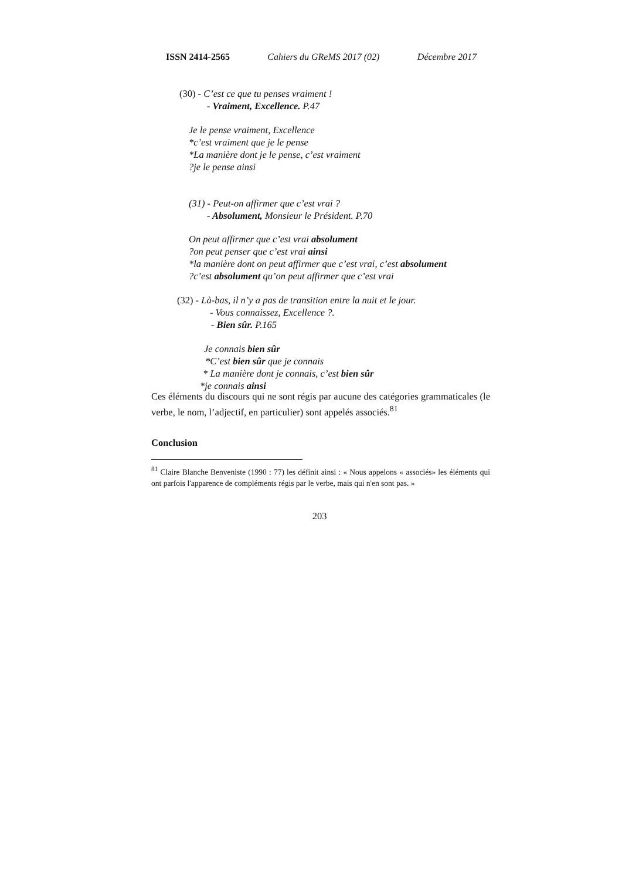ISSN 2414-2565 Cahiers du GReMS 2017 (02) Décembre 2017
(30) - C’est ce que tu penses vraiment !
- Vraiment, Excellence. P.47
Je le pense vraiment, Excellence
*c’est vraiment que je le pense
*La manière dont je le pense, c’est vraiment
?je le pense ainsi
(31) - Peut-on affirmer que c’est vrai ?
- Absolument, Monsieur le Président. P.70
On peut affirmer que c’est vrai absolument
?on peut penser que c’est vrai ainsi
*la manière dont on peut affirmer que c’est vrai, c’est absolument
?c’est absolument qu’on peut affirmer que c’est vrai
(32) - Là-bas, il n’y a pas de transition entre la nuit et le jour.
- Vous connaissez, Excellence ?.
- Bien sûr. P.165
Je connais bien sûr
*C’est bien sûr que je connais
* La manière dont je connais, c’est bien sûr
*je connais ainsi
Ces éléments du discours qui ne sont régis par aucune des catégories grammaticales (le verbe, le nom, l’adjectif, en particulier) sont appelés associés.<sup>81</sup>
Conclusion
<sup>81</sup> Claire Blanche Benveniste (1990 : 77) les définit ainsi : « Nous appelons « associés» les éléments qui ont parfois l'apparence de compléments régis par le verbe, mais qui n'en sont pas. »
203